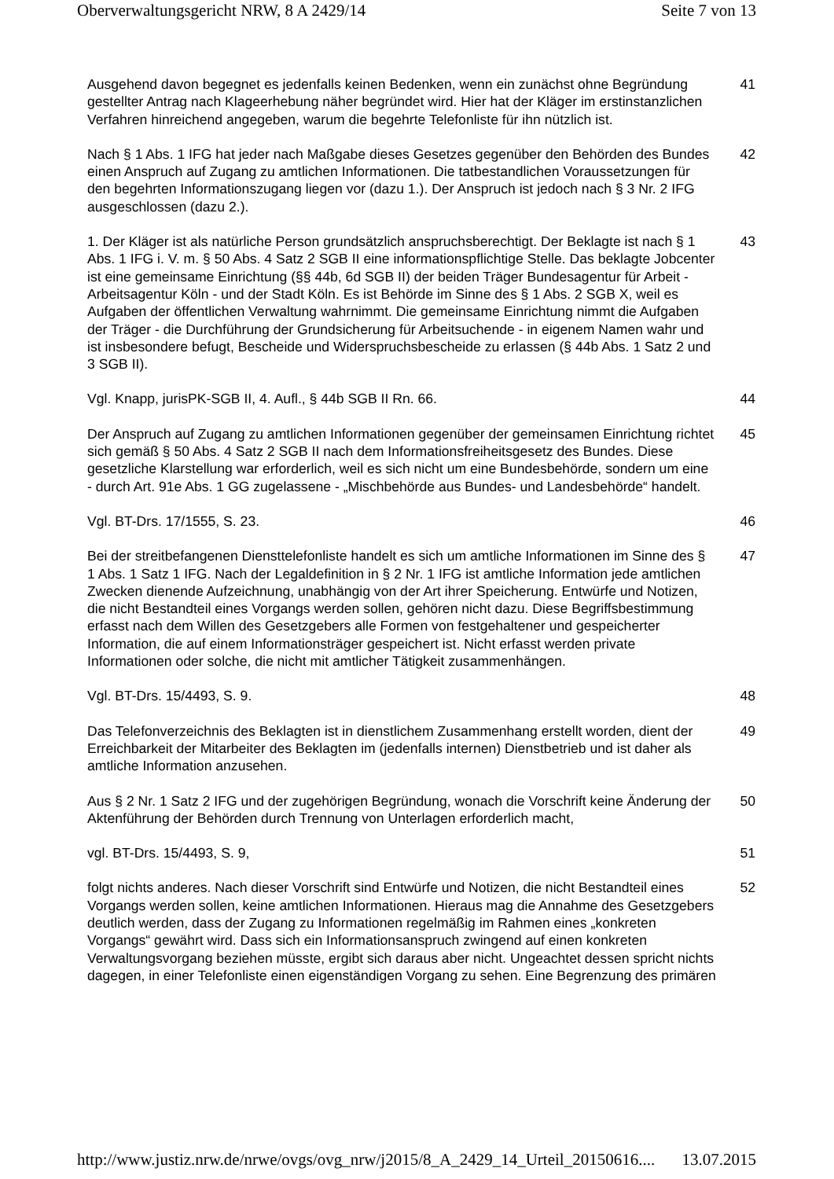Oberverwaltungsgericht NRW, 8 A 2429/14 Seite 7 von 13
Ausgehend davon begegnet es jedenfalls keinen Bedenken, wenn ein zunächst ohne Begründung gestellter Antrag nach Klageerhebung näher begründet wird. Hier hat der Kläger im erstinstanzlichen Verfahren hinreichend angegeben, warum die begehrte Telefonliste für ihn nützlich ist.
41
Nach § 1 Abs. 1 IFG hat jeder nach Maßgabe dieses Gesetzes gegenüber den Behörden des Bundes einen Anspruch auf Zugang zu amtlichen Informationen. Die tatbestandlichen Voraussetzungen für den begehrten Informationszugang liegen vor (dazu 1.). Der Anspruch ist jedoch nach § 3 Nr. 2 IFG ausgeschlossen (dazu 2.).
42
1. Der Kläger ist als natürliche Person grundsätzlich anspruchsberechtigt. Der Beklagte ist nach § 1 Abs. 1 IFG i. V. m. § 50 Abs. 4 Satz 2 SGB II eine informationspflichtige Stelle. Das beklagte Jobcenter ist eine gemeinsame Einrichtung (§§ 44b, 6d SGB II) der beiden Träger Bundesagentur für Arbeit - Arbeitsagentur Köln - und der Stadt Köln. Es ist Behörde im Sinne des § 1 Abs. 2 SGB X, weil es Aufgaben der öffentlichen Verwaltung wahrnimmt. Die gemeinsame Einrichtung nimmt die Aufgaben der Träger - die Durchführung der Grundsicherung für Arbeitsuchende - in eigenem Namen wahr und ist insbesondere befugt, Bescheide und Widerspruchsbescheide zu erlassen (§ 44b Abs. 1 Satz 2 und 3 SGB II).
43
Vgl. Knapp, jurisPK-SGB II, 4. Aufl., § 44b SGB II Rn. 66. 44
Der Anspruch auf Zugang zu amtlichen Informationen gegenüber der gemeinsamen Einrichtung richtet sich gemäß § 50 Abs. 4 Satz 2 SGB II nach dem Informationsfreiheitsgesetz des Bundes. Diese gesetzliche Klarstellung war erforderlich, weil es sich nicht um eine Bundesbehörde, sondern um eine - durch Art. 91e Abs. 1 GG zugelassene - „Mischbehörde aus Bundes- und Landesbehörde“ handelt.
45
Vgl. BT-Drs. 17/1555, S. 23. 46
Bei der streitbefangenen Diensttelefonliste handelt es sich um amtliche Informationen im Sinne des § 1 Abs. 1 Satz 1 IFG. Nach der Legaldefinition in § 2 Nr. 1 IFG ist amtliche Information jede amtlichen Zwecken dienende Aufzeichnung, unabhängig von der Art ihrer Speicherung. Entwürfe und Notizen, die nicht Bestandteil eines Vorgangs werden sollen, gehören nicht dazu. Diese Begriffsbestimmung erfasst nach dem Willen des Gesetzgebers alle Formen von festgehaltener und gespeicherter Information, die auf einem Informationsträger gespeichert ist. Nicht erfasst werden private Informationen oder solche, die nicht mit amtlicher Tätigkeit zusammenhängen.
47
Vgl. BT-Drs. 15/4493, S. 9. 48
Das Telefonverzeichnis des Beklagten ist in dienstlichem Zusammenhang erstellt worden, dient der Erreichbarkeit der Mitarbeiter des Beklagten im (jedenfalls internen) Dienstbetrieb und ist daher als amtliche Information anzusehen.
49
Aus § 2 Nr. 1 Satz 2 IFG und der zugehörigen Begründung, wonach die Vorschrift keine Änderung der Aktenführung der Behörden durch Trennung von Unterlagen erforderlich macht,
50
vgl. BT-Drs. 15/4493, S. 9, 51
folgt nichts anderes. Nach dieser Vorschrift sind Entwürfe und Notizen, die nicht Bestandteil eines Vorgangs werden sollen, keine amtlichen Informationen. Hieraus mag die Annahme des Gesetzgebers deutlich werden, dass der Zugang zu Informationen regelmäßig im Rahmen eines „konkreten Vorgangs“ gewährt wird. Dass sich ein Informationsanspruch zwingend auf einen konkreten Verwaltungsvorgang beziehen müsste, ergibt sich daraus aber nicht. Ungeachtet dessen spricht nichts dagegen, in einer Telefonliste einen eigenständigen Vorgang zu sehen. Eine Begrenzung des primären
52
http://www.justiz.nrw.de/nrwe/ovgs/ovg_nrw/j2015/8_A_2429_14_Urteil_20150616.... 13.07.2015